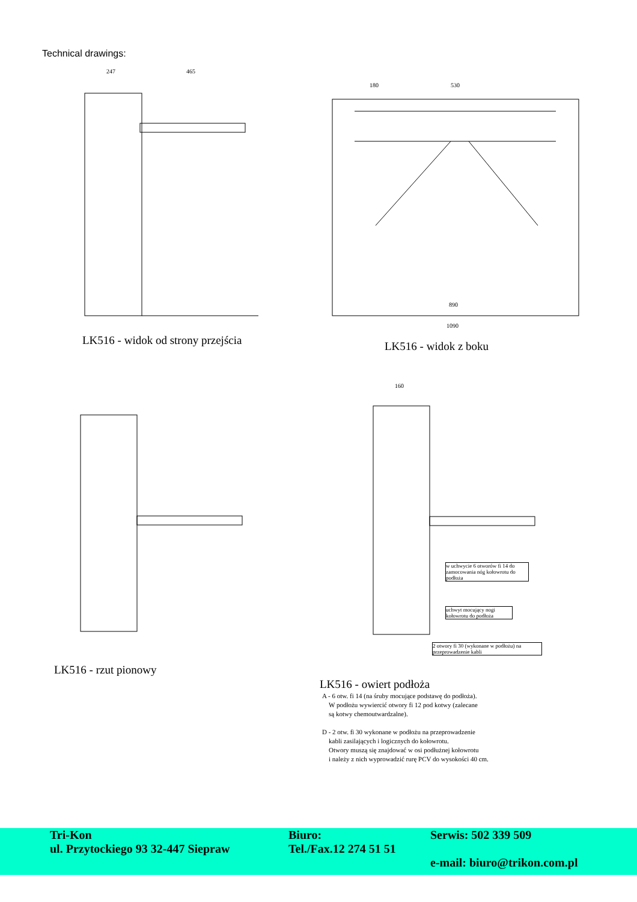Technical drawings:
247
465
180
530
890
1090
LK516 - widok od strony przejścia
LK516 - widok z boku
160
w uchwycie 6 otworów fi 14 do zamocowania nóg kołowrotu do podłoża
uchwyt mocujący nogi kołowrotu do podłoża
2 otwory fi 30 (wykonane w podłożu) na przeprowadzenie kabli
LK516 - rzut pionowy
LK516 - owiert podłoża
A - 6 otw. fi 14 (na śruby mocujące podstawę do podłoża).
W podłożu wywiercić otwory fi 12 pod kotwy (zalecane
są kotwy chemoutwardzalne).
D - 2 otw. fi 30 wykonane w podłożu na przeprowadzenie
kabli zasilających i logicznych do kołowrotu.
Otwory muszą się znajdować w osi podłużnej kołowrotu
i należy z nich wyprowadzić rurę PCV do wysokości 40 cm.
Tri-Kon
ul. Przytockiego 93 32-447 Siepraw
Biuro:
Tel./Fax.12 274 51 51
Serwis: 502 339 509
e-mail: biuro@trikon.com.pl